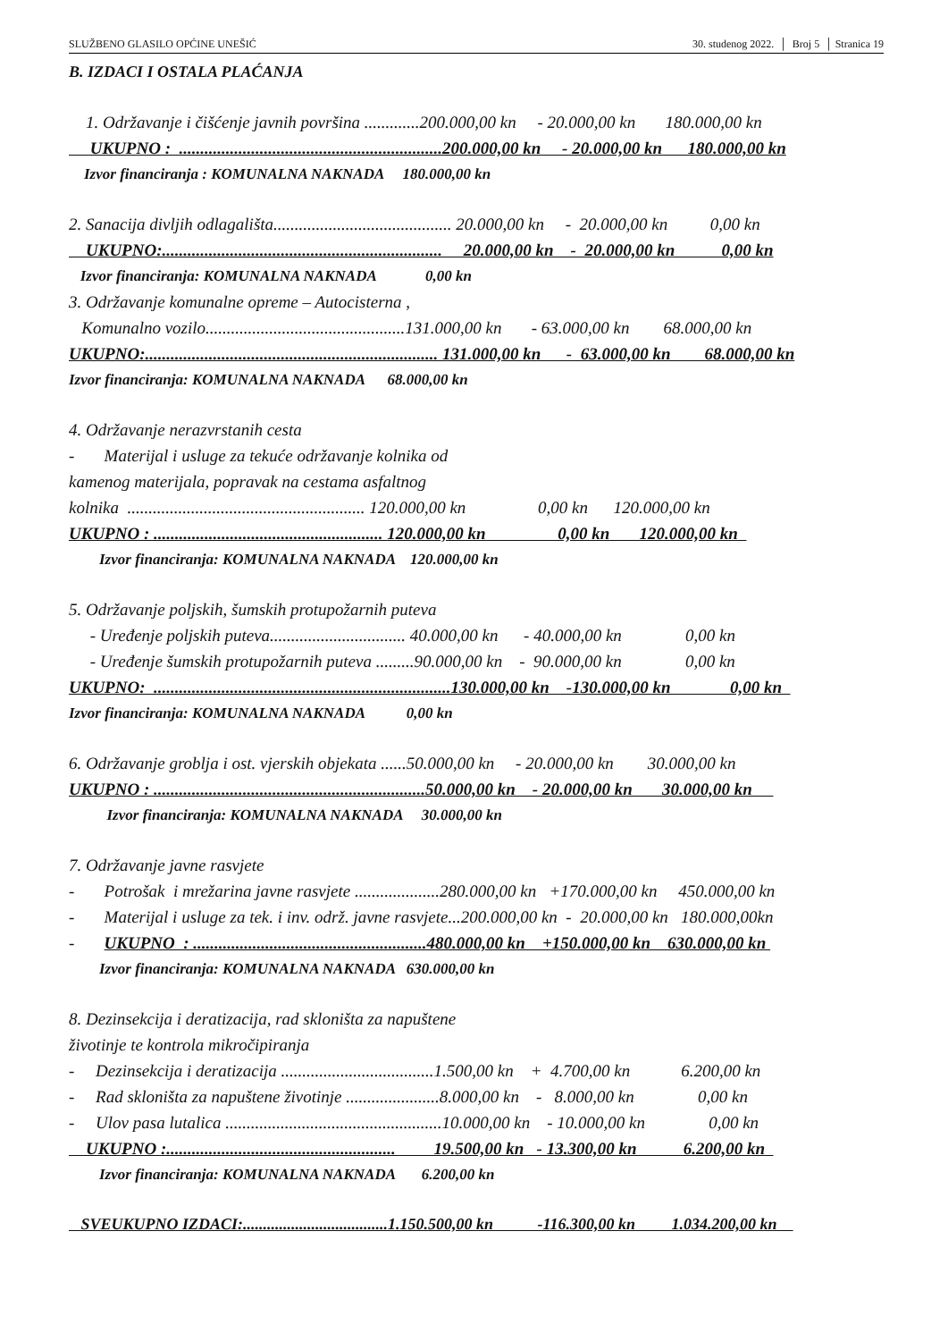SLUŽBENO GLASILO OPĆINE UNEŠIĆ 30. studenog 2022. │ Broj 5 │ Stranica 19
B. IZDACI I OSTALA PLAĆANJA
1. Održavanje i čišćenje javnih površina .............200.000,00 kn - 20.000,00 kn 180.000,00 kn
UKUPNO : ..............................................................200.000,00 kn - 20.000,00 kn 180.000,00 kn
Izvor financiranja : KOMUNALNA NAKNADA 180.000,00 kn
2. Sanacija divljih odlagališta.......................................... 20.000,00 kn - 20.000,00 kn 0,00 kn
UKUPNO:.................................................................. 20.000,00 kn - 20.000,00 kn 0,00 kn
Izvor financiranja: KOMUNALNA NAKNADA 0,00 kn
3. Održavanje komunalne opreme – Autocisterna ,
Komunalno vozilo...............................................131.000,00 kn - 63.000,00 kn 68.000,00 kn
UKUPNO:..................................................................... 131.000,00 kn - 63.000,00 kn 68.000,00 kn
Izvor financiranja: KOMUNALNA NAKNADA 68.000,00 kn
4. Održavanje nerazvrstanih cesta
- Materijal i usluge za tekuće održavanje kolnika od
kamenog materijala, popravak na cestama asfaltnog
kolnika ........................................................ 120.000,00 kn 0,00 kn 120.000,00 kn
UKUPNO : ...................................................... 120.000,00 kn 0,00 kn 120.000,00 kn
Izvor financiranja: KOMUNALNA NAKNADA 120.000,00 kn
5. Održavanje poljskih, šumskih protupožarnih puteva
- Uređenje poljskih puteva................................ 40.000,00 kn - 40.000,00 kn 0,00 kn
- Uređenje šumskih protupožarnih puteva .........90.000,00 kn - 90.000,00 kn 0,00 kn
UKUPNO: ......................................................................130.000,00 kn -130.000,00 kn 0,00 kn
Izvor financiranja: KOMUNALNA NAKNADA 0,00 kn
6. Održavanje groblja i ost. vjerskih objekata ......50.000,00 kn - 20.000,00 kn 30.000,00 kn
UKUPNO : ................................................................50.000,00 kn - 20.000,00 kn 30.000,00 kn
Izvor financiranja: KOMUNALNA NAKNADA 30.000,00 kn
7. Održavanje javne rasvjete
- Potrošak i mrežarina javne rasvjete ....................280.000,00 kn +170.000,00 kn 450.000,00 kn
- Materijal i usluge za tek. i inv. održ. javne rasvjete...200.000,00 kn - 20.000,00 kn 180.000,00kn
- UKUPNO : .......................................................480.000,00 kn +150.000,00 kn 630.000,00 kn
Izvor financiranja: KOMUNALNA NAKNADA 630.000,00 kn
8. Dezinsekcija i deratizacija, rad skloništa za napuštene
životinje te kontrola mikročipiranja
- Dezinsekcija i deratizacija ....................................1.500,00 kn + 4.700,00 kn 6.200,00 kn
- Rad skloništa za napuštene životinje ......................8.000,00 kn - 8.000,00 kn 0,00 kn
- Ulov pasa lutalica ...................................................10.000,00 kn - 10.000,00 kn 0,00 kn
UKUPNO :...................................................... 19.500,00 kn - 13.300,00 kn 6.200,00 kn
Izvor financiranja: KOMUNALNA NAKNADA 6.200,00 kn
SVEUKUPNO IZDACI:....................................1.150.500,00 kn -116.300,00 kn 1.034.200,00 kn